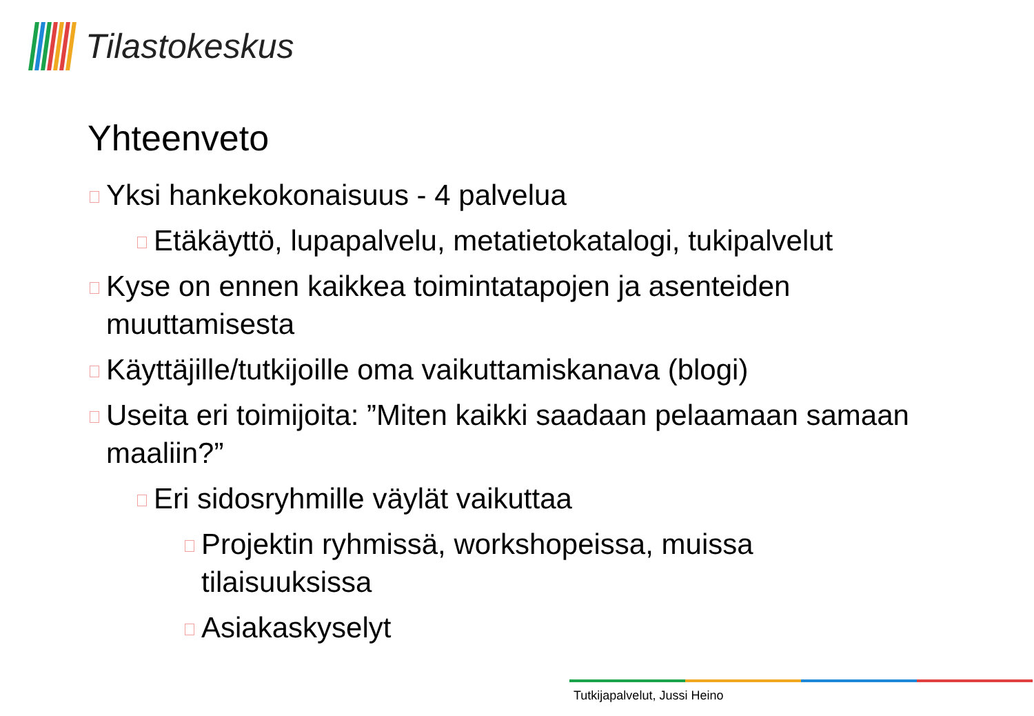Tilastokeskus
Yhteenveto
Yksi hankekokonaisuus - 4 palvelua
Etäkäyttö, lupapalvelu, metatietokatalogi, tukipalvelut
Kyse on ennen kaikkea toimintatapojen ja asenteiden muuttamisesta
Käyttäjille/tutkijoille oma vaikuttamiskanava (blogi)
Useita eri toimijoita: ”Miten kaikki saadaan pelaamaan samaan maaliin?”
Eri sidosryhmille väylät vaikuttaa
Projektin ryhmissä, workshopeissa, muissa tilaisuuksissa
Asiakaskyselyt
Tutkijapalvelut, Jussi Heino